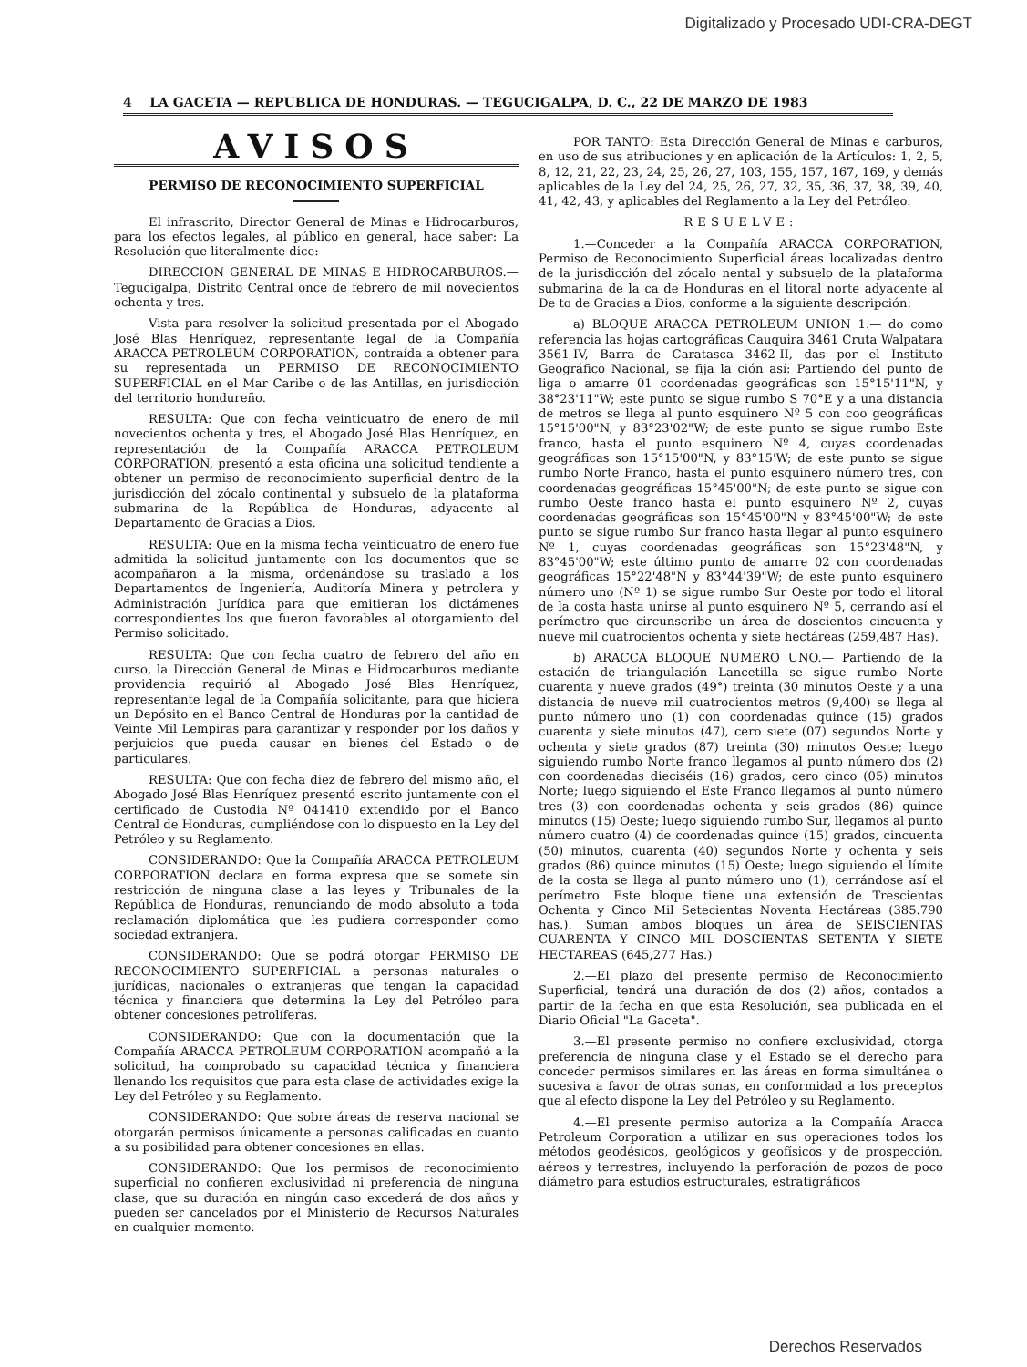Digitalizado y Procesado UDI-CRA-DEGT
4 LA GACETA — REPUBLICA DE HONDURAS. — TEGUCIGALPA, D. C., 22 DE MARZO DE 1983
AVISOS
PERMISO DE RECONOCIMIENTO SUPERFICIAL
El infrascrito, Director General de Minas e Hidrocarburos, para los efectos legales, al público en general, hace saber: La Resolución que literalmente dice:
DIRECCION GENERAL DE MINAS E HIDROCARBUROS.—Tegucigalpa, Distrito Central once de febrero de mil novecientos ochenta y tres.
Vista para resolver la solicitud presentada por el Abogado José Blas Henríquez, representante legal de la Compañía ARACCA PETROLEUM CORPORATION, contraída a obtener para su representada un PERMISO DE RECONOCIMIENTO SUPERFICIAL en el Mar Caribe o de las Antillas, en jurisdicción del territorio hondureño.
RESULTA: Que con fecha veinticuatro de enero de mil novecientos ochenta y tres, el Abogado José Blas Henríquez, en representación de la Compañía ARACCA PETROLEUM CORPORATION, presentó a esta oficina una solicitud tendiente a obtener un permiso de reconocimiento superficial dentro de la jurisdicción del zócalo continental y subsuelo de la plataforma submarina de la República de Honduras, adyacente al Departamento de Gracias a Dios.
RESULTA: Que en la misma fecha veinticuatro de enero fue admitida la solicitud juntamente con los documentos que se acompañaron a la misma, ordenándose su traslado a los Departamentos de Ingeniería, Auditoría Minera y petrolera y Administración Jurídica para que emitieran los dictámenes correspondientes los que fueron favorables al otorgamiento del Permiso solicitado.
RESULTA: Que con fecha cuatro de febrero del año en curso, la Dirección General de Minas e Hidrocarburos mediante providencia requirió al Abogado José Blas Henríquez, representante legal de la Compañía solicitante, para que hiciera un Depósito en el Banco Central de Honduras por la cantidad de Veinte Mil Lempiras para garantizar y responder por los daños y perjuicios que pueda causar en bienes del Estado o de particulares.
RESULTA: Que con fecha diez de febrero del mismo año, el Abogado José Blas Henríquez presentó escrito juntamente con el certificado de Custodia Nº 041410 extendido por el Banco Central de Honduras, cumpliéndose con lo dispuesto en la Ley del Petróleo y su Reglamento.
CONSIDERANDO: Que la Compañía ARACCA PETROLEUM CORPORATION declara en forma expresa que se somete sin restricción de ninguna clase a las leyes y Tribunales de la República de Honduras, renunciando de modo absoluto a toda reclamación diplomática que les pudiera corresponder como sociedad extranjera.
CONSIDERANDO: Que se podrá otorgar PERMISO DE RECONOCIMIENTO SUPERFICIAL a personas naturales o jurídicas, nacionales o extranjeras que tengan la capacidad técnica y financiera que determina la Ley del Petróleo para obtener concesiones petrolíferas.
CONSIDERANDO: Que con la documentación que la Compañía ARACCA PETROLEUM CORPORATION acompañó a la solicitud, ha comprobado su capacidad técnica y financiera llenando los requisitos que para esta clase de actividades exige la Ley del Petróleo y su Reglamento.
CONSIDERANDO: Que sobre áreas de reserva nacional se otorgarán permisos únicamente a personas calificadas en cuanto a su posibilidad para obtener concesiones en ellas.
CONSIDERANDO: Que los permisos de reconocimiento superficial no confieren exclusividad ni preferencia de ninguna clase, que su duración en ningún caso excederá de dos años y pueden ser cancelados por el Ministerio de Recursos Naturales en cualquier momento.
POR TANTO: Esta Dirección General de Minas e carburos, en uso de sus atribuciones y en aplicación de la Artículos: 1, 2, 5, 8, 12, 21, 22, 23, 24, 25, 26, 27, 103, 155, 157, 167, 169, y demás aplicables de la Ley del 24, 25, 26, 27, 32, 35, 36, 37, 38, 39, 40, 41, 42, 43, y aplicables del Reglamento a la Ley del Petróleo.
RESUELVE:
1.—Conceder a la Compañía ARACCA CORPORATION, Permiso de Reconocimiento Superficial áreas localizadas dentro de la jurisdicción del zócalo nental y subsuelo de la plataforma submarina de la ca de Honduras en el litoral norte adyacente al De to de Gracias a Dios, conforme a la siguiente descripción:
a) BLOQUE ARACCA PETROLEUM UNION 1.— do como referencia las hojas cartográficas Cauquira 3461 Cruta Walpatara 3561-IV, Barra de Caratasca 3462-II, das por el Instituto Geográfico Nacional, se fija la ción así: Partiendo del punto de liga o amarre 01 coordenadas geográficas son 15°15'11"N, y 38°23'11"W; este punto se sigue rumbo S 70°E y a una distancia de metros se llega al punto esquinero Nº 5 con coo geográficas 15°15'00"N, y 83°23'02"W; de este punto se sigue rumbo Este franco, hasta el punto esquinero Nº 4, cuyas coordenadas geográficas son 15°15'00"N, y 83°15'W; de este punto se sigue rumbo Norte Franco, hasta el punto esquinero número tres, con coordenadas geográficas 15°45'00"N; de este punto se sigue con rumbo Oeste franco hasta el punto esquinero Nº 2, cuyas coordenadas geográficas son 15°45'00"N y 83°45'00"W; de este punto se sigue rumbo Sur franco hasta llegar al punto esquinero Nº 1, cuyas coordenadas geográficas son 15°23'48"N, y 83°45'00"W; este último punto de amarre 02 con coordenadas geográficas 15°22'48"N y 83°44'39"W; de este punto esquinero número uno (Nº 1) se sigue rumbo Sur Oeste por todo el litoral de la costa hasta unirse al punto esquinero Nº 5, cerrando así el perímetro que circunscribe un área de doscientos cincuenta y nueve mil cuatrocientos ochenta y siete hectáreas (259,487 Has).
b) ARACCA BLOQUE NUMERO UNO.— Partiendo de la estación de triangulación Lancetilla se sigue rumbo Norte cuarenta y nueve grados (49°) treinta (30 minutos Oeste y a una distancia de nueve mil cuatrocientos metros (9,400) se llega al punto número uno (1) con coordenadas quince (15) grados cuarenta y siete minutos (47), cero siete (07) segundos Norte y ochenta y siete grados (87) treinta (30) minutos Oeste; luego siguiendo rumbo Norte franco llegamos al punto número dos (2) con coordenadas dieciséis (16) grados, cero cinco (05) minutos Norte; luego siguiendo el Este Franco llegamos al punto número tres (3) con coordenadas ochenta y seis grados (86) quince minutos (15) Oeste; luego siguiendo rumbo Sur, llegamos al punto número cuatro (4) de coordenadas quince (15) grados, cincuenta (50) minutos, cuarenta (40) segundos Norte y ochenta y seis grados (86) quince minutos (15) Oeste; luego siguiendo el límite de la costa se llega al punto número uno (1), cerrándose así el perímetro. Este bloque tiene una extensión de Trescientas Ochenta y Cinco Mil Setecientas Noventa Hectáreas (385.790 has.). Suman ambos bloques un área de SEISCIENTAS CUARENTA Y CINCO MIL DOSCIENTAS SETENTA Y SIETE HECTAREAS (645,277 Has.)
2.—El plazo del presente permiso de Reconocimiento Superficial, tendrá una duración de dos (2) años, contados a partir de la fecha en que esta Resolución, sea publicada en el Diario Oficial "La Gaceta".
3.—El presente permiso no confiere exclusividad, otorga preferencia de ninguna clase y el Estado se el derecho para conceder permisos similares en las áreas en forma simultánea o sucesiva a favor de otras sonas, en conformidad a los preceptos que al efecto dispone la Ley del Petróleo y su Reglamento.
4.—El presente permiso autoriza a la Compañía Aracca Petroleum Corporation a utilizar en sus operaciones todos los métodos geodésicos, geológicos y geofísicos y de prospección, aéreos y terrestres, incluyendo la perforación de pozos de poco diámetro para estudios estructurales, estratigráficos
Derechos Reservados